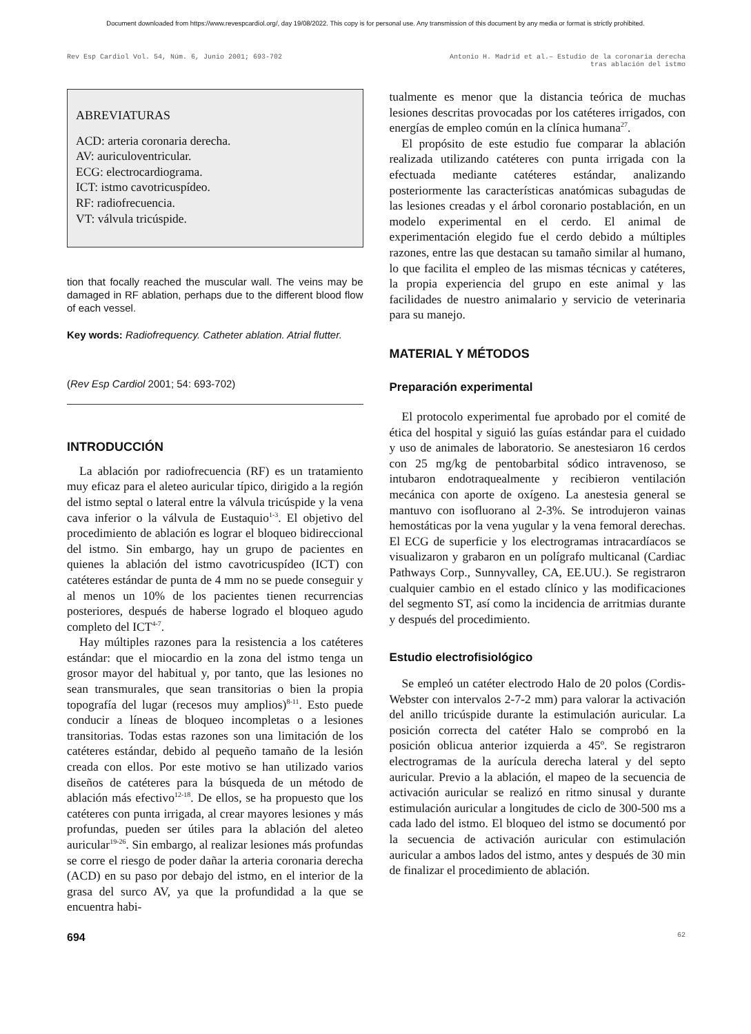Document downloaded from https://www.revespcardiol.org/, day 19/08/2022. This copy is for personal use. Any transmission of this document by any media or format is strictly prohibited.
Rev Esp Cardiol Vol. 54, Núm. 6, Junio 2001; 693-702
Antonio H. Madrid et al.– Estudio de la coronaria derecha
tras ablación del istmo
ABREVIATURAS
ACD: arteria coronaria derecha.
AV: auriculoventricular.
ECG: electrocardiograma.
ICT: istmo cavotricuspídeo.
RF: radiofrecuencia.
VT: válvula tricúspide.
tion that focally reached the muscular wall. The veins may be damaged in RF ablation, perhaps due to the different blood flow of each vessel.
Key words: Radiofrequency. Catheter ablation. Atrial flutter.
(Rev Esp Cardiol 2001; 54: 693-702)
INTRODUCCIÓN
La ablación por radiofrecuencia (RF) es un tratamiento muy eficaz para el aleteo auricular típico, dirigido a la región del istmo septal o lateral entre la válvula tricúspide y la vena cava inferior o la válvula de Eustaquio<sup>1-3</sup>. El objetivo del procedimiento de ablación es lograr el bloqueo bidireccional del istmo. Sin embargo, hay un grupo de pacientes en quienes la ablación del istmo cavotricuspídeo (ICT) con catéteres estándar de punta de 4 mm no se puede conseguir y al menos un 10% de los pacientes tienen recurrencias posteriores, después de haberse logrado el bloqueo agudo completo del ICT<sup>4-7</sup>.
Hay múltiples razones para la resistencia a los catéteres estándar: que el miocardio en la zona del istmo tenga un grosor mayor del habitual y, por tanto, que las lesiones no sean transmurales, que sean transitorias o bien la propia topografía del lugar (recesos muy amplios)<sup>8-11</sup>. Esto puede conducir a líneas de bloqueo incompletas o a lesiones transitorias. Todas estas razones son una limitación de los catéteres estándar, debido al pequeño tamaño de la lesión creada con ellos. Por este motivo se han utilizado varios diseños de catéteres para la búsqueda de un método de ablación más efectivo<sup>12-18</sup>. De ellos, se ha propuesto que los catéteres con punta irrigada, al crear mayores lesiones y más profundas, pueden ser útiles para la ablación del aleteo auricular<sup>19-26</sup>. Sin embargo, al realizar lesiones más profundas se corre el riesgo de poder dañar la arteria coronaria derecha (ACD) en su paso por debajo del istmo, en el interior de la grasa del surco AV, ya que la profundidad a la que se encuentra habi-
tualmente es menor que la distancia teórica de muchas lesiones descritas provocadas por los catéteres irrigados, con energías de empleo común en la clínica humana<sup>27</sup>.
El propósito de este estudio fue comparar la ablación realizada utilizando catéteres con punta irrigada con la efectuada mediante catéteres estándar, analizando posteriormente las características anatómicas subagudas de las lesiones creadas y el árbol coronario postablación, en un modelo experimental en el cerdo. El animal de experimentación elegido fue el cerdo debido a múltiples razones, entre las que destacan su tamaño similar al humano, lo que facilita el empleo de las mismas técnicas y catéteres, la propia experiencia del grupo en este animal y las facilidades de nuestro animalario y servicio de veterinaria para su manejo.
MATERIAL Y MÉTODOS
Preparación experimental
El protocolo experimental fue aprobado por el comité de ética del hospital y siguió las guías estándar para el cuidado y uso de animales de laboratorio. Se anestesiaron 16 cerdos con 25 mg/kg de pentobarbital sódico intravenoso, se intubaron endotraquealmente y recibieron ventilación mecánica con aporte de oxígeno. La anestesia general se mantuvo con isofluorano al 2-3%. Se introdujeron vainas hemostáticas por la vena yugular y la vena femoral derechas. El ECG de superficie y los electrogramas intracardíacos se visualizaron y grabaron en un polígrafo multicanal (Cardiac Pathways Corp., Sunnyvalley, CA, EE.UU.). Se registraron cualquier cambio en el estado clínico y las modificaciones del segmento ST, así como la incidencia de arritmias durante y después del procedimiento.
Estudio electrofisiológico
Se empleó un catéter electrodo Halo de 20 polos (Cordis-Webster con intervalos 2-7-2 mm) para valorar la activación del anillo tricúspide durante la estimulación auricular. La posición correcta del catéter Halo se comprobó en la posición oblicua anterior izquierda a 45º. Se registraron electrogramas de la aurícula derecha lateral y del septo auricular. Previo a la ablación, el mapeo de la secuencia de activación auricular se realizó en ritmo sinusal y durante estimulación auricular a longitudes de ciclo de 300-500 ms a cada lado del istmo. El bloqueo del istmo se documentó por la secuencia de activación auricular con estimulación auricular a ambos lados del istmo, antes y después de 30 min de finalizar el procedimiento de ablación.
694 62